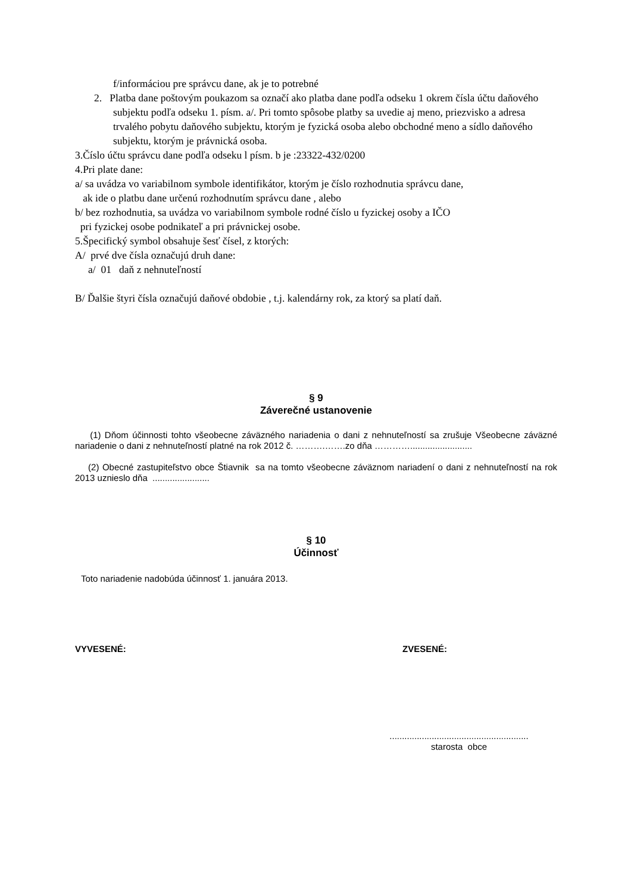f/informáciou pre správcu dane, ak je to potrebné
2. Platba dane poštovým poukazom sa označí ako platba dane podľa odseku 1 okrem čísla účtu daňového subjektu podľa odseku 1. písm. a/. Pri tomto spôsobe platby sa uvedie aj meno, priezvisko a adresa trvalého pobytu daňového subjektu, ktorým je fyzická osoba alebo obchodné meno a sídlo daňového subjektu, ktorým je právnická osoba.
3.Číslo účtu správcu dane podľa odseku l písm. b je :23322-432/0200
4.Pri plate dane:
a/ sa uvádza vo variabilnom symbole identifikátor, ktorým je číslo rozhodnutia správcu dane,
ak ide o platbu dane určenú rozhodnutím správcu dane , alebo
b/ bez rozhodnutia, sa uvádza vo variabilnom symbole rodné číslo u fyzickej osoby a IČO
pri fyzickej osobe podnikateľ a pri právnickej osobe.
5.Špecifický symbol obsahuje šesť čísel, z ktorých:
A/ prvé dve čísla označujú druh dane:
a/ 01 daň z nehnuteľností
B/ Ďalšie štyri čísla označujú daňové obdobie , t.j. kalendárny rok, za ktorý sa platí daň.
§ 9
Záverečné ustanovenie
(1) Dňom účinnosti tohto všeobecne záväzného nariadenia o dani z nehnuteľností sa zrušuje Všeobecne záväzné nariadenie o dani z nehnuteľností platné na rok 2012 č. ……….…….zo dňa ………….........................
(2) Obecné zastupiteľstvo obce Štiavnik sa na tomto všeobecne záväznom nariadení o dani z nehnuteľností na rok 2013 uznieslo dňa .......................
§ 10
Účinnosť
Toto nariadenie nadobúda účinnosť 1. januára 2013.
VYVESENÉ: ZVESENÉ:
........................................................
starosta obce